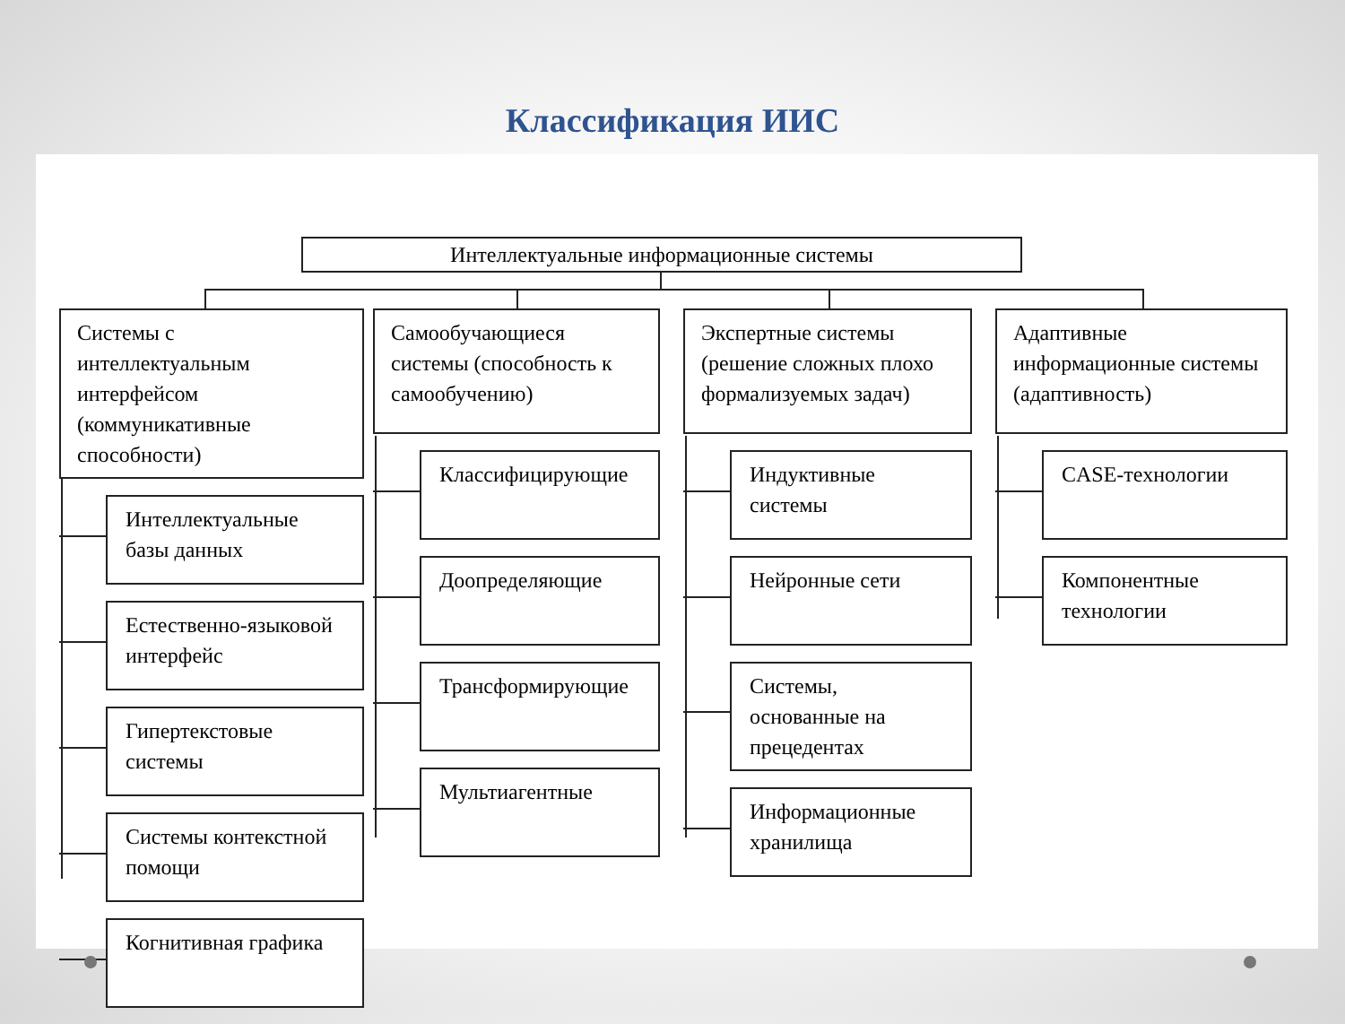Классификация ИИС
Интеллектуальные информационные системы
Системы с интеллектуальным интерфейсом (коммуникативные способности)
Интеллектуальные базы данных
Естественно-языковой интерфейс
Гипертекстовые системы
Системы контекстной помощи
Когнитивная графика
Самообучающиеся системы (способность к самообучению)
Классифицирующие
Доопределяющие
Трансформирующие
Мультиагентные
Экспертные системы (решение сложных плохо формализуемых задач)
Индуктивные системы
Нейронные сети
Системы, основанные на прецедентах
Информационные хранилища
Адаптивные информационные системы (адаптивность)
CASE-технологии
Компонентные технологии